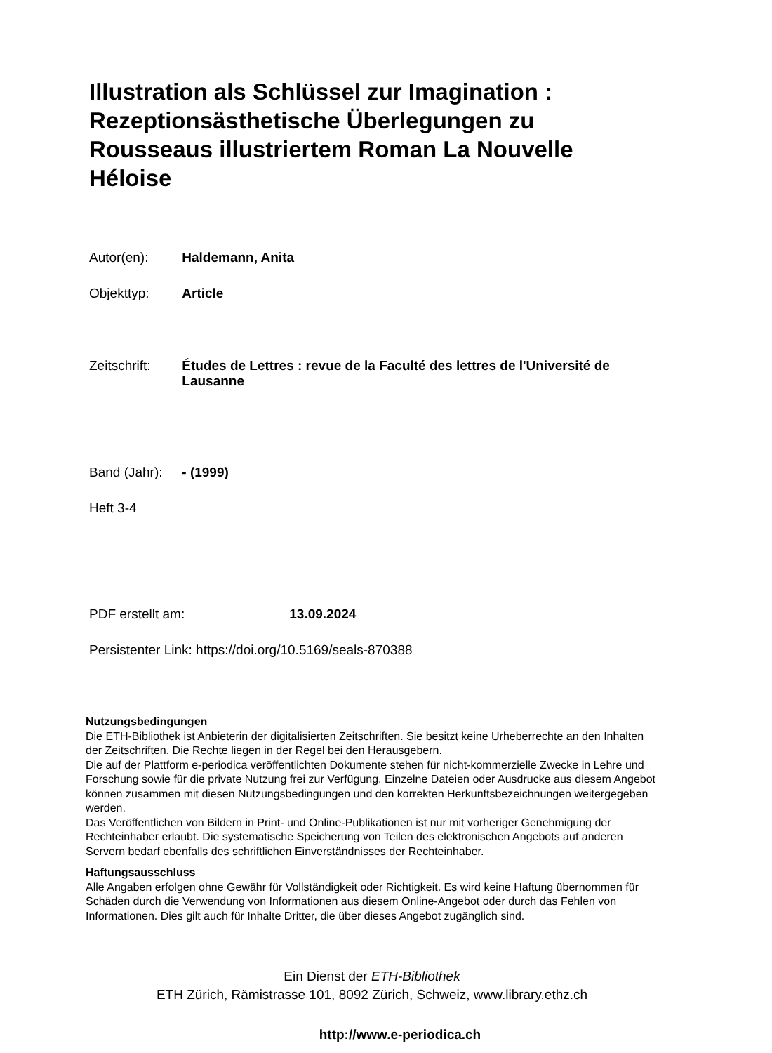Illustration als Schlüssel zur Imagination : Rezeptionsästhetische Überlegungen zu Rousseaus illustriertem Roman La Nouvelle Héloise
Autor(en): Haldemann, Anita
Objekttyp: Article
Zeitschrift: Études de Lettres : revue de la Faculté des lettres de l'Université de Lausanne
Band (Jahr): - (1999)
Heft 3-4
PDF erstellt am: 13.09.2024
Persistenter Link: https://doi.org/10.5169/seals-870388
Nutzungsbedingungen
Die ETH-Bibliothek ist Anbieterin der digitalisierten Zeitschriften. Sie besitzt keine Urheberrechte an den Inhalten der Zeitschriften. Die Rechte liegen in der Regel bei den Herausgebern.
Die auf der Plattform e-periodica veröffentlichten Dokumente stehen für nicht-kommerzielle Zwecke in Lehre und Forschung sowie für die private Nutzung frei zur Verfügung. Einzelne Dateien oder Ausdrucke aus diesem Angebot können zusammen mit diesen Nutzungsbedingungen und den korrekten Herkunftsbezeichnungen weitergegeben werden.
Das Veröffentlichen von Bildern in Print- und Online-Publikationen ist nur mit vorheriger Genehmigung der Rechteinhaber erlaubt. Die systematische Speicherung von Teilen des elektronischen Angebots auf anderen Servern bedarf ebenfalls des schriftlichen Einverständnisses der Rechteinhaber.
Haftungsausschluss
Alle Angaben erfolgen ohne Gewähr für Vollständigkeit oder Richtigkeit. Es wird keine Haftung übernommen für Schäden durch die Verwendung von Informationen aus diesem Online-Angebot oder durch das Fehlen von Informationen. Dies gilt auch für Inhalte Dritter, die über dieses Angebot zugänglich sind.
Ein Dienst der ETH-Bibliothek
ETH Zürich, Rämistrasse 101, 8092 Zürich, Schweiz, www.library.ethz.ch
http://www.e-periodica.ch